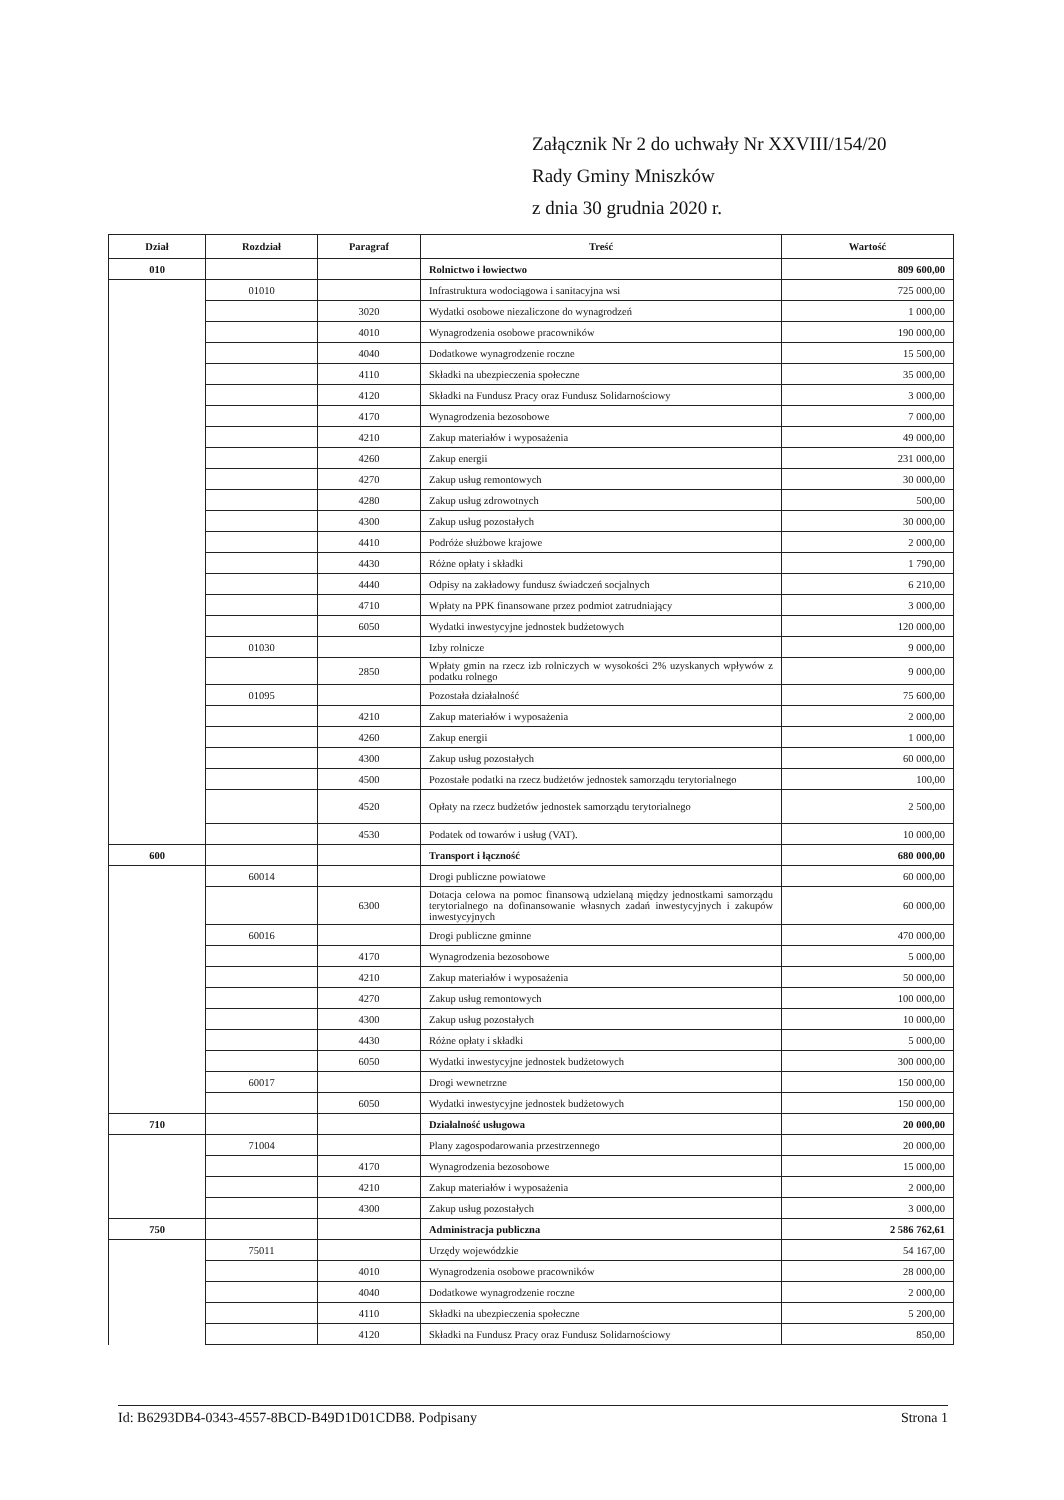Załącznik Nr 2 do uchwały Nr XXVIII/154/20
Rady Gminy Mniszków
z dnia 30 grudnia 2020 r.
| Dział | Rozdział | Paragraf | Treść | Wartość |
| --- | --- | --- | --- | --- |
| 010 | | | Rolnictwo i łowiectwo | 809 600,00 |
| | 01010 | | Infrastruktura wodociągowa i sanitacyjna wsi | 725 000,00 |
| | | 3020 | Wydatki osobowe niezaliczone do wynagrodzeń | 1 000,00 |
| | | 4010 | Wynagrodzenia osobowe pracowników | 190 000,00 |
| | | 4040 | Dodatkowe wynagrodzenie roczne | 15 500,00 |
| | | 4110 | Składki na ubezpieczenia społeczne | 35 000,00 |
| | | 4120 | Składki na Fundusz Pracy oraz Fundusz Solidarnościowy | 3 000,00 |
| | | 4170 | Wynagrodzenia bezosobowe | 7 000,00 |
| | | 4210 | Zakup materiałów i wyposażenia | 49 000,00 |
| | | 4260 | Zakup energii | 231 000,00 |
| | | 4270 | Zakup usług remontowych | 30 000,00 |
| | | 4280 | Zakup usług zdrowotnych | 500,00 |
| | | 4300 | Zakup usług pozostałych | 30 000,00 |
| | | 4410 | Podróże służbowe krajowe | 2 000,00 |
| | | 4430 | Różne opłaty i składki | 1 790,00 |
| | | 4440 | Odpisy na zakładowy fundusz świadczeń socjalnych | 6 210,00 |
| | | 4710 | Wpłaty na PPK finansowane przez podmiot zatrudniający | 3 000,00 |
| | | 6050 | Wydatki inwestycyjne jednostek budżetowych | 120 000,00 |
| | 01030 | | Izby rolnicze | 9 000,00 |
| | | 2850 | Wpłaty gmin na rzecz izb rolniczych w wysokości 2% uzyskanych wpływów z podatku rolnego | 9 000,00 |
| | 01095 | | Pozostała działalność | 75 600,00 |
| | | 4210 | Zakup materiałów i wyposażenia | 2 000,00 |
| | | 4260 | Zakup energii | 1 000,00 |
| | | 4300 | Zakup usług pozostałych | 60 000,00 |
| | | 4500 | Pozostałe podatki na rzecz budżetów jednostek samorządu terytorialnego | 100,00 |
| | | 4520 | Opłaty na rzecz budżetów jednostek samorządu terytorialnego | 2 500,00 |
| | | 4530 | Podatek od towarów i usług (VAT). | 10 000,00 |
| 600 | | | Transport i łączność | 680 000,00 |
| | 60014 | | Drogi publiczne powiatowe | 60 000,00 |
| | | 6300 | Dotacja celowa na pomoc finansową udzielaną między jednostkami samorządu terytorialnego na dofinansowanie własnych zadań inwestycyjnych i zakupów inwestycyjnych | 60 000,00 |
| | 60016 | | Drogi publiczne gminne | 470 000,00 |
| | | 4170 | Wynagrodzenia bezosobowe | 5 000,00 |
| | | 4210 | Zakup materiałów i wyposażenia | 50 000,00 |
| | | 4270 | Zakup usług remontowych | 100 000,00 |
| | | 4300 | Zakup usług pozostałych | 10 000,00 |
| | | 4430 | Różne opłaty i składki | 5 000,00 |
| | | 6050 | Wydatki inwestycyjne jednostek budżetowych | 300 000,00 |
| | 60017 | | Drogi wewnetrzne | 150 000,00 |
| | | 6050 | Wydatki inwestycyjne jednostek budżetowych | 150 000,00 |
| 710 | | | Działalność usługowa | 20 000,00 |
| | 71004 | | Plany zagospodarowania przestrzennego | 20 000,00 |
| | | 4170 | Wynagrodzenia bezosobowe | 15 000,00 |
| | | 4210 | Zakup materiałów i wyposażenia | 2 000,00 |
| | | 4300 | Zakup usług pozostałych | 3 000,00 |
| 750 | | | Administracja publiczna | 2 586 762,61 |
| | 75011 | | Urzędy wojewódzkie | 54 167,00 |
| | | 4010 | Wynagrodzenia osobowe pracowników | 28 000,00 |
| | | 4040 | Dodatkowe wynagrodzenie roczne | 2 000,00 |
| | | 4110 | Składki na ubezpieczenia społeczne | 5 200,00 |
| | | 4120 | Składki na Fundusz Pracy oraz Fundusz Solidarnościowy | 850,00 |
Id: B6293DB4-0343-4557-8BCD-B49D1D01CDB8. Podpisany Strona 1